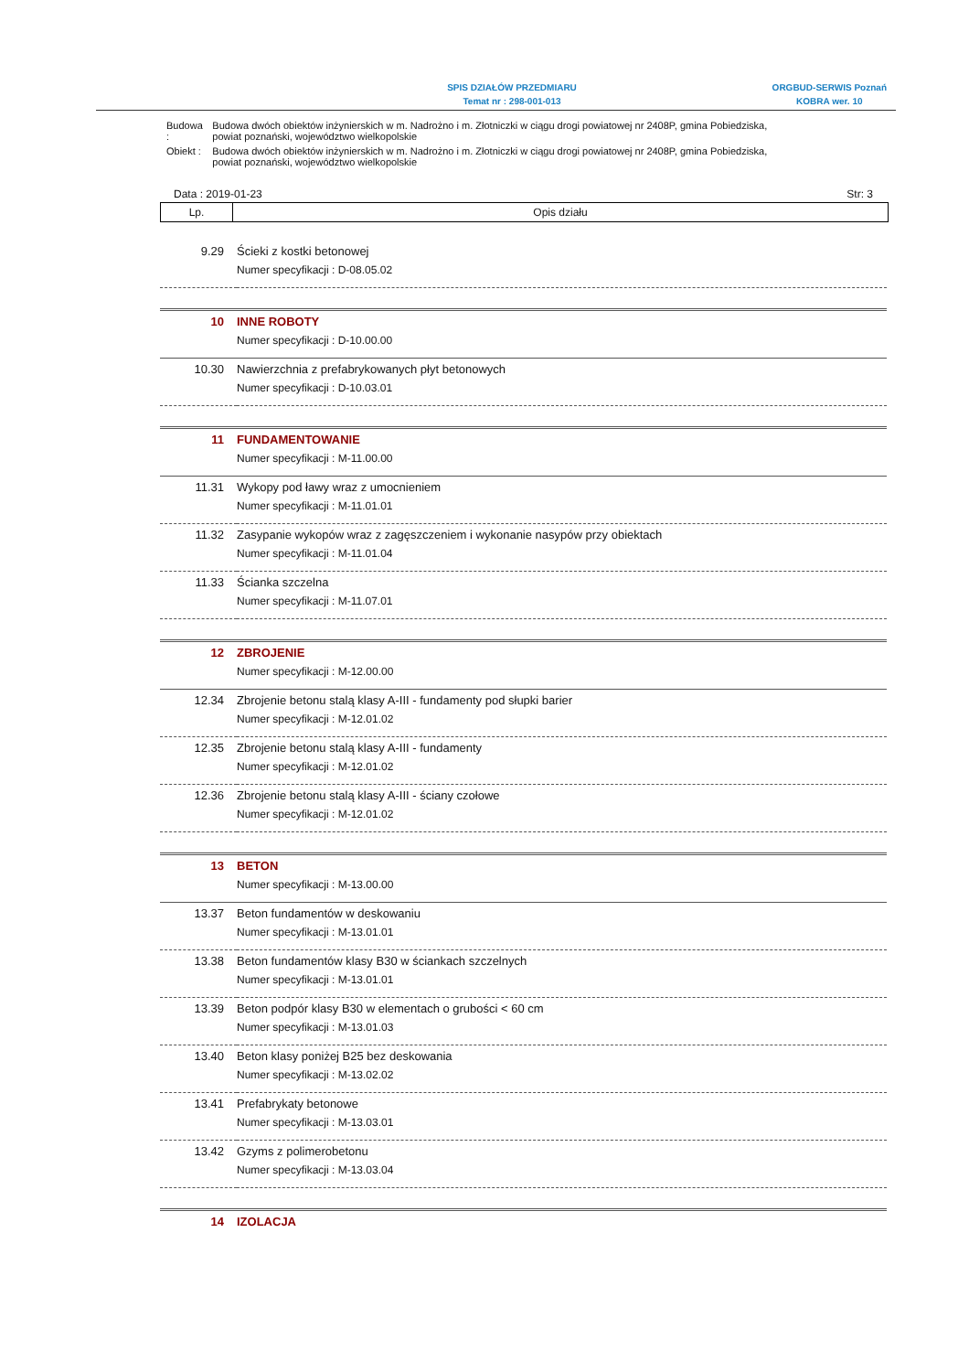SPIS DZIAŁÓW PRZEDMIARU
Temat nr : 298-001-013
ORGBUD-SERWIS Poznań
KOBRA wer. 10
| Budowa : | Budowa dwóch obiektów inżynierskich w m. Nadrożno i m. Złotniczki w ciągu drogi powiatowej nr 2408P, gmina Pobiedziska, powiat poznański, województwo wielkopolskie |
| Obiekt : | Budowa dwóch obiektów inżynierskich w m. Nadrożno i m. Złotniczki w ciągu drogi powiatowej nr 2408P, gmina Pobiedziska, powiat poznański, województwo wielkopolskie |
Data : 2019-01-23 Str: 3
Lp. Opis działu
| 9.29 | Ścieki z kostki betonowej |
| | Numer specyfikacji : D-08.05.02 |
| 10 | INNE ROBOTY |
| | Numer specyfikacji : D-10.00.00 |
| 10.30 | Nawierzchnia z prefabrykowanych płyt betonowych |
| | Numer specyfikacji : D-10.03.01 |
| 11 | FUNDAMENTOWANIE |
| | Numer specyfikacji : M-11.00.00 |
| 11.31 | Wykopy pod ławy wraz z umocnieniem |
| | Numer specyfikacji : M-11.01.01 |
| 11.32 | Zasypanie wykopów wraz z zagęszczeniem i wykonanie nasypów przy obiektach |
| | Numer specyfikacji : M-11.01.04 |
| 11.33 | Ścianka szczelna |
| | Numer specyfikacji : M-11.07.01 |
| 12 | ZBROJENIE |
| | Numer specyfikacji : M-12.00.00 |
| 12.34 | Zbrojenie betonu stalą klasy A-III - fundamenty pod słupki barier |
| | Numer specyfikacji : M-12.01.02 |
| 12.35 | Zbrojenie betonu stalą klasy A-III - fundamenty |
| | Numer specyfikacji : M-12.01.02 |
| 12.36 | Zbrojenie betonu stalą klasy A-III - ściany czołowe |
| | Numer specyfikacji : M-12.01.02 |
| 13 | BETON |
| | Numer specyfikacji : M-13.00.00 |
| 13.37 | Beton fundamentów w deskowaniu |
| | Numer specyfikacji : M-13.01.01 |
| 13.38 | Beton fundamentów klasy B30 w ściankach szczelnych |
| | Numer specyfikacji : M-13.01.01 |
| 13.39 | Beton podpór klasy B30 w elementach o grubości < 60 cm |
| | Numer specyfikacji : M-13.01.03 |
| 13.40 | Beton klasy poniżej B25 bez deskowania |
| | Numer specyfikacji : M-13.02.02 |
| 13.41 | Prefabrykaty betonowe |
| | Numer specyfikacji : M-13.03.01 |
| 13.42 | Gzyms z polimerobetonu |
| | Numer specyfikacji : M-13.03.04 |
| 14 | IZOLACJA |